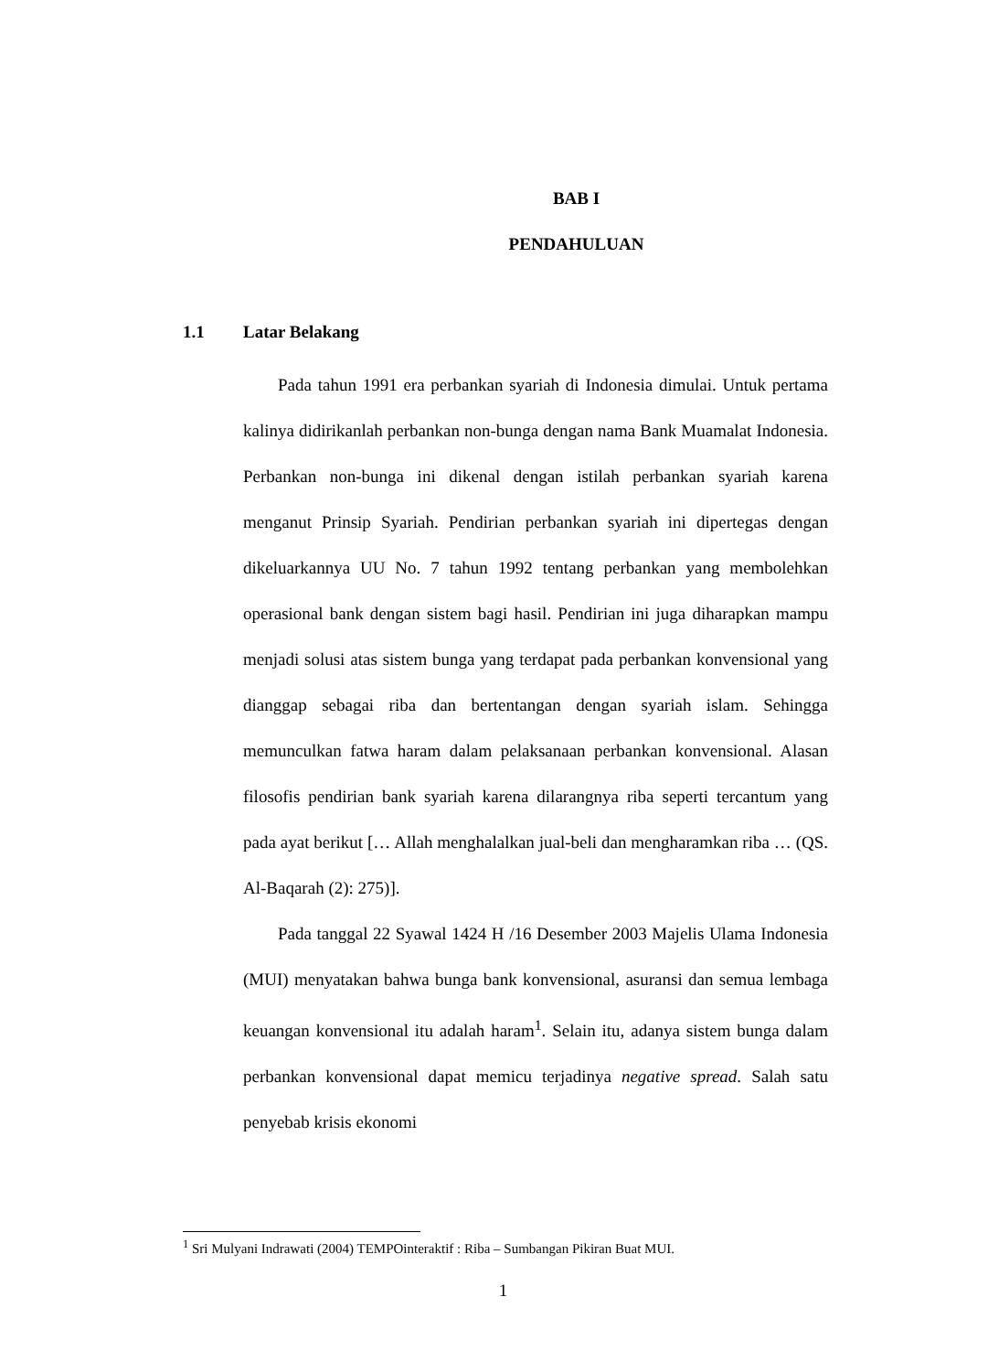BAB I
PENDAHULUAN
1.1 Latar Belakang
Pada tahun 1991 era perbankan syariah di Indonesia dimulai. Untuk pertama kalinya didirikanlah perbankan non-bunga dengan nama Bank Muamalat Indonesia. Perbankan non-bunga ini dikenal dengan istilah perbankan syariah karena menganut Prinsip Syariah. Pendirian perbankan syariah ini dipertegas dengan dikeluarkannya UU No. 7 tahun 1992 tentang perbankan yang membolehkan operasional bank dengan sistem bagi hasil. Pendirian ini juga diharapkan mampu menjadi solusi atas sistem bunga yang terdapat pada perbankan konvensional yang dianggap sebagai riba dan bertentangan dengan syariah islam. Sehingga memunculkan fatwa haram dalam pelaksanaan perbankan konvensional. Alasan filosofis pendirian bank syariah karena dilarangnya riba seperti tercantum yang pada ayat berikut [… Allah menghalalkan jual-beli dan mengharamkan riba … (QS. Al-Baqarah (2): 275)].
Pada tanggal 22 Syawal 1424 H /16 Desember 2003 Majelis Ulama Indonesia (MUI) menyatakan bahwa bunga bank konvensional, asuransi dan semua lembaga keuangan konvensional itu adalah haram<sup>1</sup>. Selain itu, adanya sistem bunga dalam perbankan konvensional dapat memicu terjadinya negative spread. Salah satu penyebab krisis ekonomi
<sup>1</sup> Sri Mulyani Indrawati (2004) TEMPOinteraktif : Riba – Sumbangan Pikiran Buat MUI.
1